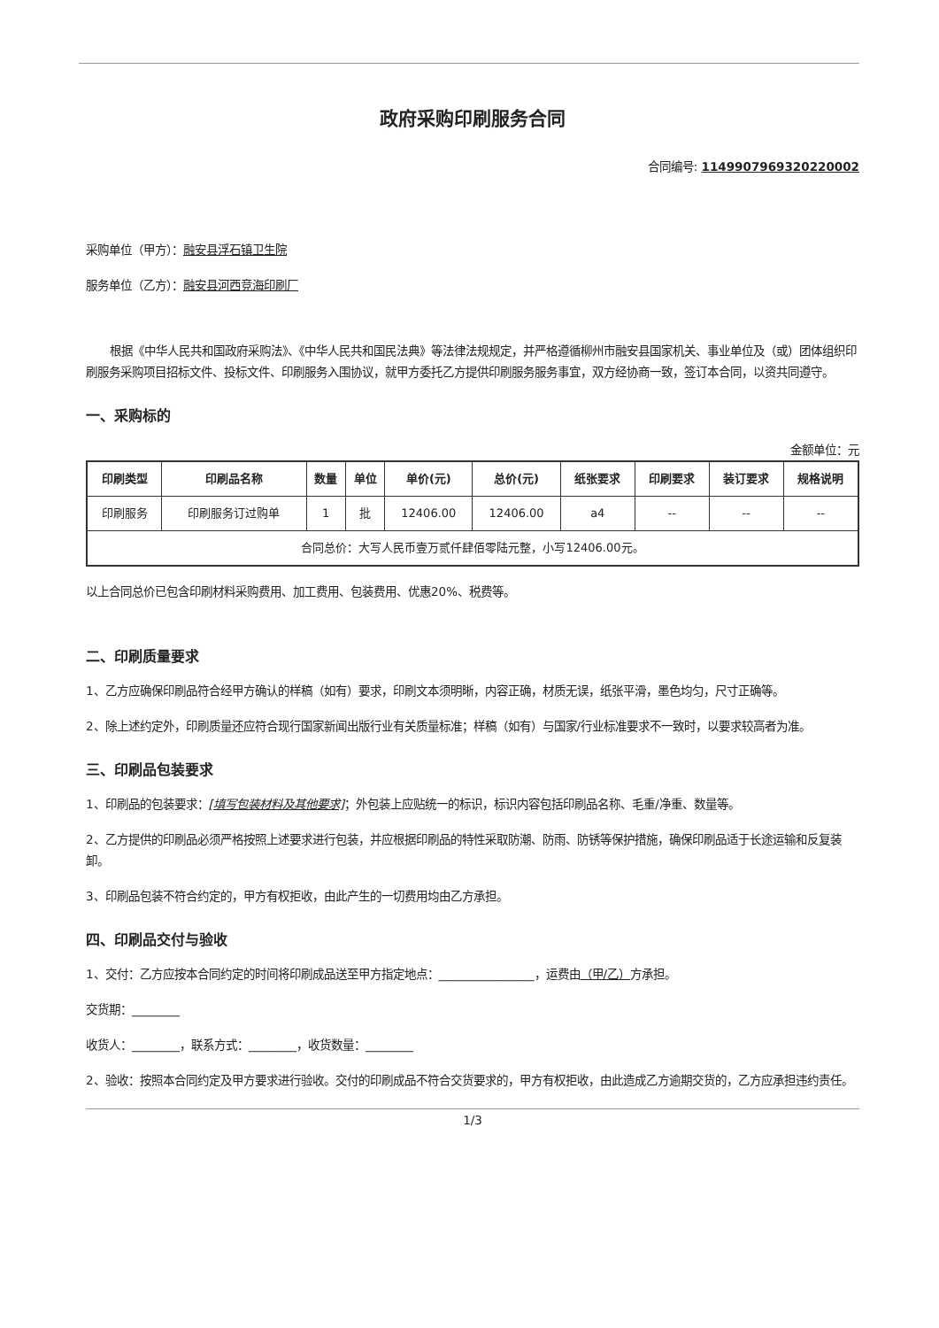政府采购印刷服务合同
合同编号: 114990796932022​0002
采购单位（甲方）：融安县浮石镇卫生院
服务单位（乙方）：融安县河西竞海印刷厂
根据《中华人民共和国政府采购法》、《中华人民共和国民法典》等法律法规规定，并严格遵循柳州市融安县国家机关、事业单位及（或）团体组织印刷服务采购项目招标文件、投标文件、印刷服务入围协议，就甲方委托乙方提供印刷服务服务事宜，双方经协商一致，签订本合同，以资共同遵守。
一、采购标的
金额单位：元
| 印刷类型 | 印刷品名称 | 数量 | 单位 | 单价(元) | 总价(元) | 纸张要求 | 印刷要求 | 装订要求 | 规格说明 |
| --- | --- | --- | --- | --- | --- | --- | --- | --- | --- |
| 印刷服务 | 印刷服务订过购单 | 1 | 批 | 12406.00 | 12406.00 | a4 | -- | -- | -- |
| 合同总价：大写人民币壹万贰仟肆佰零陆元整，小写12406.00元。 | | | | | | | | | |
以上合同总价已包含印刷材料采购费用、加工费用、包装费用、优惠20%、税费等。
二、印刷质量要求
1、乙方应确保印刷品符合经甲方确认的样稿（如有）要求，印刷文本须明晰，内容正确，材质无误，纸张平滑，墨色均匀，尺寸正确等。
2、除上述约定外，印刷质量还应符合现行国家新闻出版行业有关质量标准；样稿（如有）与国家/行业标准要求不一致时，以要求较高者为准。
三、印刷品包装要求
1、印刷品的包装要求：[填写包装材料及其他要求]；外包装上应贴统一的标识，标识内容包括印刷品名称、毛重/净重、数量等。
2、乙方提供的印刷品必须严格按照上述要求进行包装，并应根据印刷品的特性采取防潮、防雨、防锈等保护措施，确保印刷品适于长途运输和反复装卸。
3、印刷品包装不符合约定的，甲方有权拒收，由此产生的一切费用均由乙方承担。
四、印刷品交付与验收
1、交付：乙方应按本合同约定的时间将印刷成品送至甲方指定地点：________________，运费由（甲/乙）方承担。
交货期：________
收货人：________，联系方式：________，收货数量：________
2、验收：按照本合同约定及甲方要求进行验收。交付的印刷成品不符合交货要求的，甲方有权拒收，由此造成乙方逾期交货的，乙方应承担违约责任。
1/3